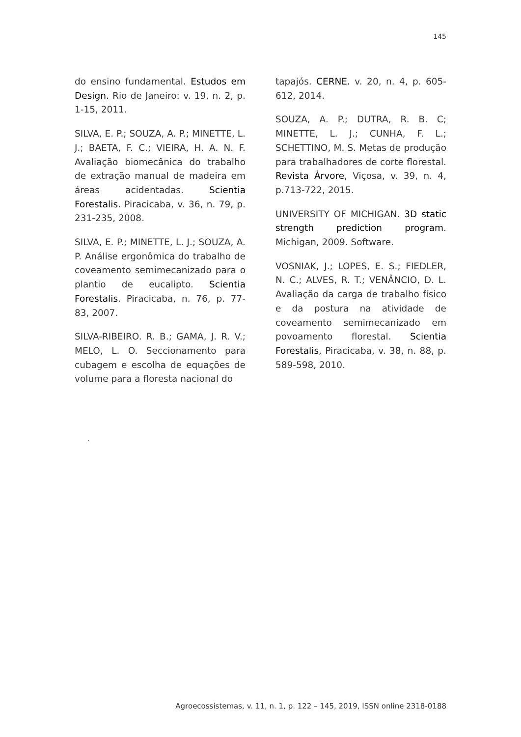145
do ensino fundamental. Estudos em Design. Rio de Janeiro: v. 19, n. 2, p. 1-15, 2011.
SILVA, E. P.; SOUZA, A. P.; MINETTE, L. J.; BAETA, F. C.; VIEIRA, H. A. N. F. Avaliação biomecânica do trabalho de extração manual de madeira em áreas acidentadas. Scientia Forestalis. Piracicaba, v. 36, n. 79, p. 231-235, 2008.
SILVA, E. P.; MINETTE, L. J.; SOUZA, A. P. Análise ergonômica do trabalho de coveamento semimecanizado para o plantio de eucalipto. Scientia Forestalis. Piracicaba, n. 76, p. 77-83, 2007.
SILVA-RIBEIRO. R. B.; GAMA, J. R. V.; MELO, L. O. Seccionamento para cubagem e escolha de equações de volume para a floresta nacional do
tapajós. CERNE. v. 20, n. 4, p. 605-612, 2014.
SOUZA, A. P.; DUTRA, R. B. C; MINETTE, L. J.; CUNHA, F. L.; SCHETTINO, M. S. Metas de produção para trabalhadores de corte florestal. Revista Árvore, Viçosa, v. 39, n. 4, p.713-722, 2015.
UNIVERSITY OF MICHIGAN. 3D static strength prediction program. Michigan, 2009. Software.
VOSNIAK, J.; LOPES, E. S.; FIEDLER, N. C.; ALVES, R. T.; VENÂNCIO, D. L. Avaliação da carga de trabalho físico e da postura na atividade de coveamento semimecanizado em povoamento florestal. Scientia Forestalis, Piracicaba, v. 38, n. 88, p. 589-598, 2010.
.
Agroecossistemas, v. 11, n. 1, p. 122 – 145, 2019, ISSN online 2318-0188